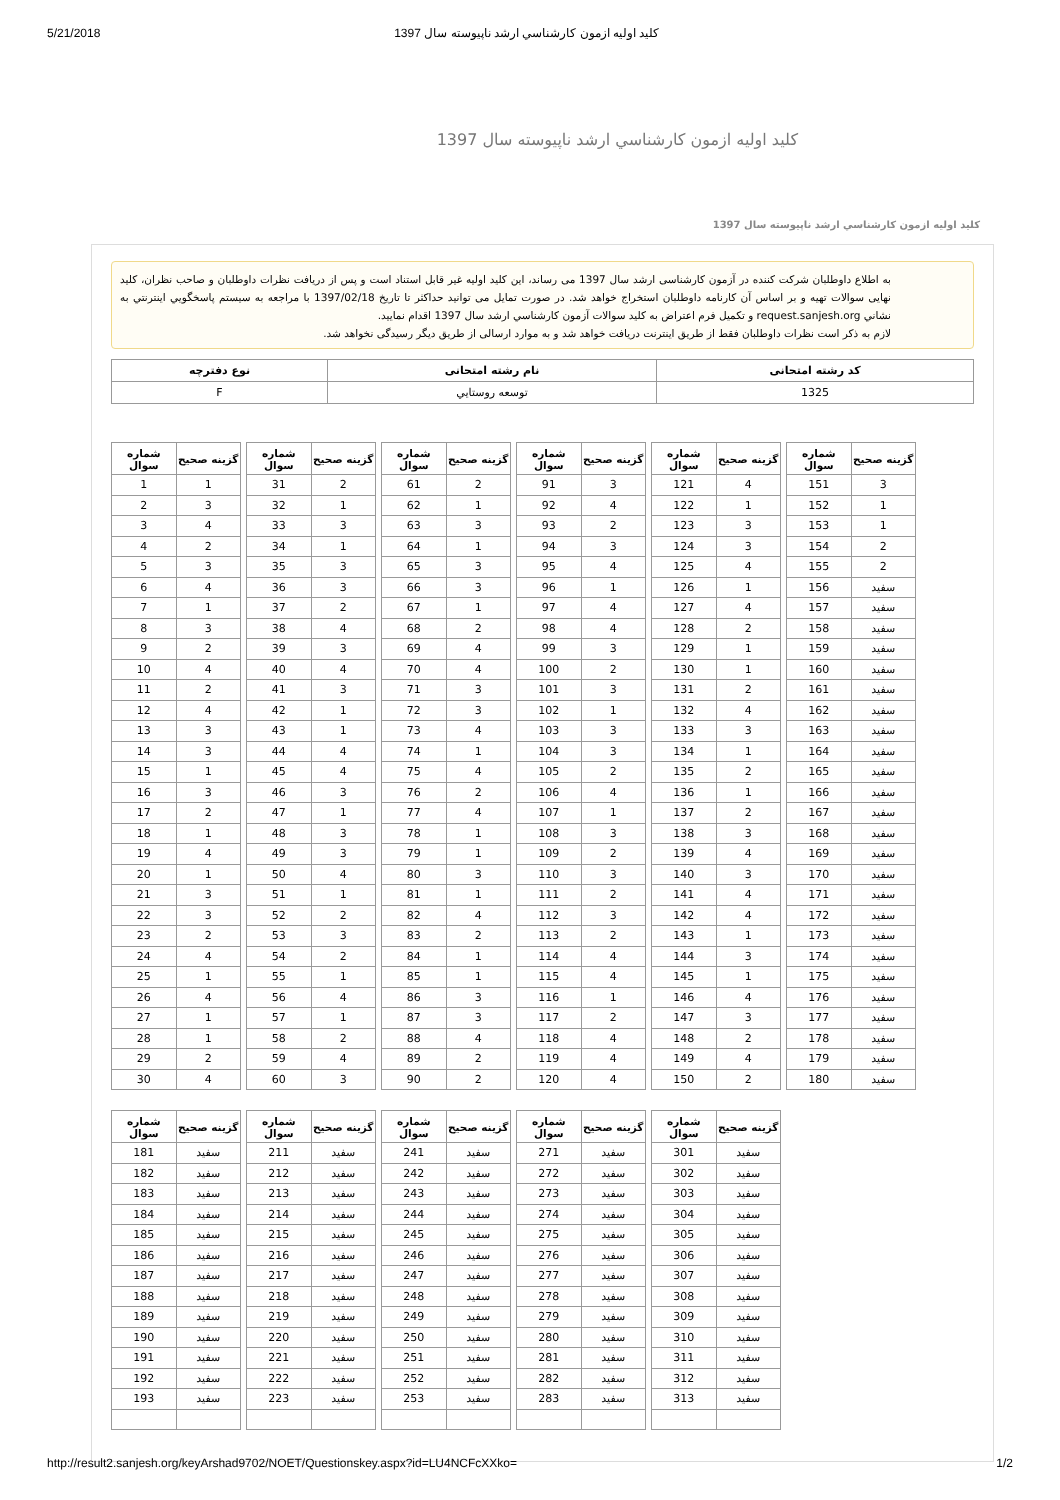5/21/2018 كليد اوليه ازمون كارشناسي ارشد ناپيوسته سال 1397
كليد اوليه ازمون كارشناسي ارشد ناپيوسته سال 1397
كليد اوليه ازمون كارشناسي ارشد ناپيوسته سال 1397
به اطلاع داوطلبان شرکت کننده در آزمون کارشناسی ارشد سال 1397 می رساند، این کلید اولیه غیر قابل استناد است و پس از دریافت نظرات داوطلبان و صاحب نظران، کلید نهایی سوالات تهیه و بر اساس آن کارنامه داوطلبان استخراج خواهد شد. در صورت تمایل می توانید حداکثر تا تاریخ 1397/02/18 با مراجعه به سيستم پاسخگويي اينترنتي به نشاني request.sanjesh.org و تکمیل فرم اعتراض به کلید سوالات آزمون كارشناسي ارشد سال 1397 اقدام نمایید.
لازم به ذکر است نظرات داوطلبان فقط از طریق اینترنت دریافت خواهد شد و به موارد ارسالی از طریق دیگر رسیدگی نخواهد شد.
| کد رشته امتحانی | نام رشته امتحانی | نوع دفترچه |
| --- | --- | --- |
| 1325 | توسعه روستايي | F |
| شماره سوال | گزینه صحیح |
| --- | --- |
| 1 | 1 |
| 2 | 3 |
| 3 | 4 |
| 4 | 2 |
| 5 | 3 |
| 6 | 4 |
| 7 | 1 |
| 8 | 3 |
| 9 | 2 |
| 10 | 4 |
| 11 | 2 |
| 12 | 4 |
| 13 | 3 |
| 14 | 3 |
| 15 | 1 |
| 16 | 3 |
| 17 | 2 |
| 18 | 1 |
| 19 | 4 |
| 20 | 1 |
| 21 | 3 |
| 22 | 3 |
| 23 | 2 |
| 24 | 4 |
| 25 | 1 |
| 26 | 4 |
| 27 | 1 |
| 28 | 1 |
| 29 | 2 |
| 30 | 4 |
| شماره سوال | گزینه صحیح |
| --- | --- |
| 31 | 2 |
| 32 | 1 |
| 33 | 3 |
| 34 | 1 |
| 35 | 3 |
| 36 | 3 |
| 37 | 2 |
| 38 | 4 |
| 39 | 3 |
| 40 | 4 |
| 41 | 3 |
| 42 | 1 |
| 43 | 1 |
| 44 | 4 |
| 45 | 4 |
| 46 | 3 |
| 47 | 1 |
| 48 | 3 |
| 49 | 3 |
| 50 | 4 |
| 51 | 1 |
| 52 | 2 |
| 53 | 3 |
| 54 | 2 |
| 55 | 1 |
| 56 | 4 |
| 57 | 1 |
| 58 | 2 |
| 59 | 4 |
| 60 | 3 |
| شماره سوال | گزینه صحیح |
| --- | --- |
| 61 | 2 |
| 62 | 1 |
| 63 | 3 |
| 64 | 1 |
| 65 | 3 |
| 66 | 3 |
| 67 | 1 |
| 68 | 2 |
| 69 | 4 |
| 70 | 4 |
| 71 | 3 |
| 72 | 3 |
| 73 | 4 |
| 74 | 1 |
| 75 | 4 |
| 76 | 2 |
| 77 | 4 |
| 78 | 1 |
| 79 | 1 |
| 80 | 3 |
| 81 | 1 |
| 82 | 4 |
| 83 | 2 |
| 84 | 1 |
| 85 | 1 |
| 86 | 3 |
| 87 | 3 |
| 88 | 4 |
| 89 | 2 |
| 90 | 2 |
| شماره سوال | گزینه صحیح |
| --- | --- |
| 91 | 3 |
| 92 | 4 |
| 93 | 2 |
| 94 | 3 |
| 95 | 4 |
| 96 | 1 |
| 97 | 4 |
| 98 | 4 |
| 99 | 3 |
| 100 | 2 |
| 101 | 3 |
| 102 | 1 |
| 103 | 3 |
| 104 | 3 |
| 105 | 2 |
| 106 | 4 |
| 107 | 1 |
| 108 | 3 |
| 109 | 2 |
| 110 | 3 |
| 111 | 2 |
| 112 | 3 |
| 113 | 2 |
| 114 | 4 |
| 115 | 4 |
| 116 | 1 |
| 117 | 2 |
| 118 | 4 |
| 119 | 4 |
| 120 | 4 |
| شماره سوال | گزینه صحیح |
| --- | --- |
| 121 | 4 |
| 122 | 1 |
| 123 | 3 |
| 124 | 3 |
| 125 | 4 |
| 126 | 1 |
| 127 | 4 |
| 128 | 2 |
| 129 | 1 |
| 130 | 1 |
| 131 | 2 |
| 132 | 4 |
| 133 | 3 |
| 134 | 1 |
| 135 | 2 |
| 136 | 1 |
| 137 | 2 |
| 138 | 3 |
| 139 | 4 |
| 140 | 3 |
| 141 | 4 |
| 142 | 4 |
| 143 | 1 |
| 144 | 3 |
| 145 | 1 |
| 146 | 4 |
| 147 | 3 |
| 148 | 2 |
| 149 | 4 |
| 150 | 2 |
| شماره سوال | گزینه صحیح |
| --- | --- |
| 151 | 3 |
| 152 | 1 |
| 153 | 1 |
| 154 | 2 |
| 155 | 2 |
| 156 | سفید |
| 157 | سفید |
| 158 | سفید |
| 159 | سفید |
| 160 | سفید |
| 161 | سفید |
| 162 | سفید |
| 163 | سفید |
| 164 | سفید |
| 165 | سفید |
| 166 | سفید |
| 167 | سفید |
| 168 | سفید |
| 169 | سفید |
| 170 | سفید |
| 171 | سفید |
| 172 | سفید |
| 173 | سفید |
| 174 | سفید |
| 175 | سفید |
| 176 | سفید |
| 177 | سفید |
| 178 | سفید |
| 179 | سفید |
| 180 | سفید |
| شماره سوال | گزینه صحیح |
| --- | --- |
| 181 | سفید |
| 182 | سفید |
| 183 | سفید |
| 184 | سفید |
| 185 | سفید |
| 186 | سفید |
| 187 | سفید |
| 188 | سفید |
| 189 | سفید |
| 190 | سفید |
| 191 | سفید |
| 192 | سفید |
| 193 | سفید |
| شماره سوال | گزینه صحیح |
| --- | --- |
| 211 | سفید |
| 212 | سفید |
| 213 | سفید |
| 214 | سفید |
| 215 | سفید |
| 216 | سفید |
| 217 | سفید |
| 218 | سفید |
| 219 | سفید |
| 220 | سفید |
| 221 | سفید |
| 222 | سفید |
| 223 | سفید |
| شماره سوال | گزینه صحیح |
| --- | --- |
| 241 | سفید |
| 242 | سفید |
| 243 | سفید |
| 244 | سفید |
| 245 | سفید |
| 246 | سفید |
| 247 | سفید |
| 248 | سفید |
| 249 | سفید |
| 250 | سفید |
| 251 | سفید |
| 252 | سفید |
| 253 | سفید |
| شماره سوال | گزینه صحیح |
| --- | --- |
| 271 | سفید |
| 272 | سفید |
| 273 | سفید |
| 274 | سفید |
| 275 | سفید |
| 276 | سفید |
| 277 | سفید |
| 278 | سفید |
| 279 | سفید |
| 280 | سفید |
| 281 | سفید |
| 282 | سفید |
| 283 | سفید |
| شماره سوال | گزینه صحیح |
| --- | --- |
| 301 | سفید |
| 302 | سفید |
| 303 | سفید |
| 304 | سفید |
| 305 | سفید |
| 306 | سفید |
| 307 | سفید |
| 308 | سفید |
| 309 | سفید |
| 310 | سفید |
| 311 | سفید |
| 312 | سفید |
| 313 | سفید |
http://result2.sanjesh.org/keyArshad9702/NOET/Questionskey.aspx?id=LU4NCFcXXko= 1/2